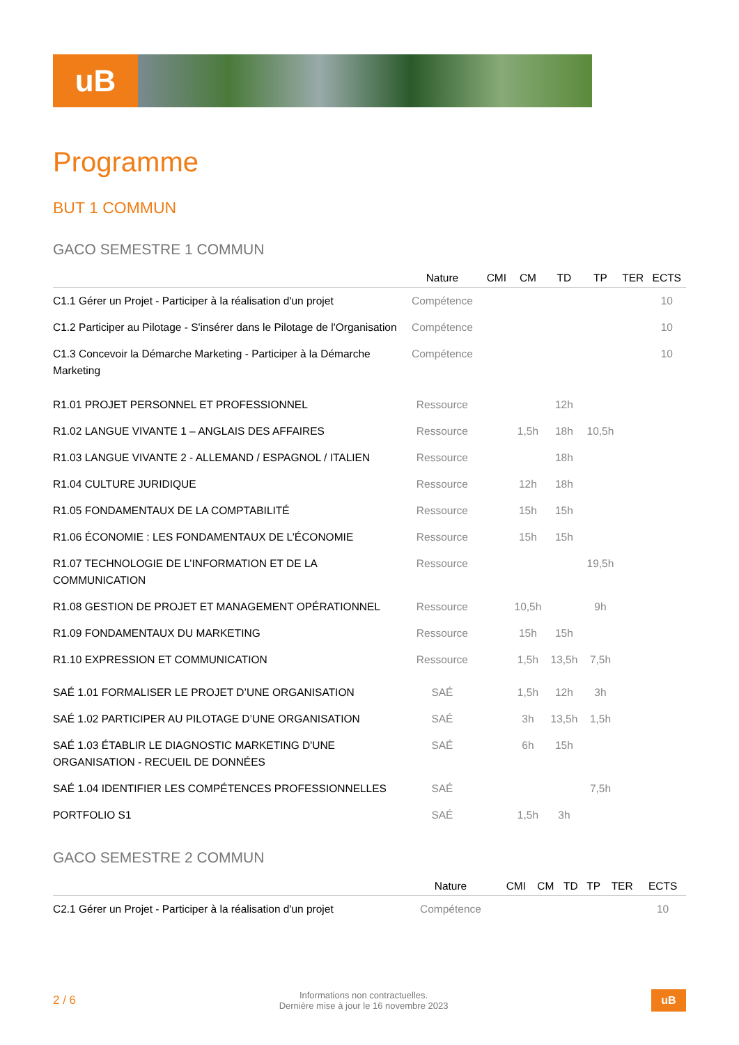uB
Programme
BUT 1 COMMUN
GACO SEMESTRE 1 COMMUN
| | Nature | CMI | CM | TD | TP | TER | ECTS |
| --- | --- | --- | --- | --- | --- | --- | --- |
| C1.1 Gérer un Projet - Participer à la réalisation d'un projet | Compétence | | | | | | 10 |
| C1.2 Participer au Pilotage - S'insérer dans le Pilotage de l'Organisation | Compétence | | | | | | 10 |
| C1.3 Concevoir la Démarche Marketing - Participer à la Démarche Marketing | Compétence | | | | | | 10 |
| R1.01 PROJET PERSONNEL ET PROFESSIONNEL | Ressource | | | 12h | | | |
| R1.02 LANGUE VIVANTE 1 – ANGLAIS DES AFFAIRES | Ressource | | 1,5h | 18h | 10,5h | | |
| R1.03 LANGUE VIVANTE 2 - ALLEMAND / ESPAGNOL / ITALIEN | Ressource | | | 18h | | | |
| R1.04 CULTURE JURIDIQUE | Ressource | | 12h | 18h | | | |
| R1.05 FONDAMENTAUX DE LA COMPTABILITÉ | Ressource | | 15h | 15h | | | |
| R1.06 ÉCONOMIE : LES FONDAMENTAUX DE L’ÉCONOMIE | Ressource | | 15h | 15h | | | |
| R1.07 TECHNOLOGIE DE L’INFORMATION ET DE LA COMMUNICATION | Ressource | | | | 19,5h | | |
| R1.08 GESTION DE PROJET ET MANAGEMENT OPÉRATIONNEL | Ressource | | 10,5h | | 9h | | |
| R1.09 FONDAMENTAUX DU MARKETING | Ressource | | 15h | 15h | | | |
| R1.10 EXPRESSION ET COMMUNICATION | Ressource | | 1,5h | 13,5h | 7,5h | | |
| SAÉ 1.01 FORMALISER LE PROJET D’UNE ORGANISATION | SAÉ | | 1,5h | 12h | 3h | | |
| SAÉ 1.02 PARTICIPER AU PILOTAGE D’UNE ORGANISATION | SAÉ | | 3h | 13,5h | 1,5h | | |
| SAÉ 1.03 ÉTABLIR LE DIAGNOSTIC MARKETING D'UNE ORGANISATION - RECUEIL DE DONNÉES | SAÉ | | 6h | 15h | | | |
| SAÉ 1.04 IDENTIFIER LES COMPÉTENCES PROFESSIONNELLES | SAÉ | | | | 7,5h | | |
| PORTFOLIO S1 | SAÉ | | 1,5h | 3h | | | |
GACO SEMESTRE 2 COMMUN
| | Nature | CMI | CM | TD | TP | TER | ECTS |
| --- | --- | --- | --- | --- | --- | --- | --- |
| C2.1 Gérer un Projet - Participer à la réalisation d'un projet | Compétence | | | | | | 10 |
2 / 6
Informations non contractuelles.
Dernière mise à jour le 16 novembre 2023
uB